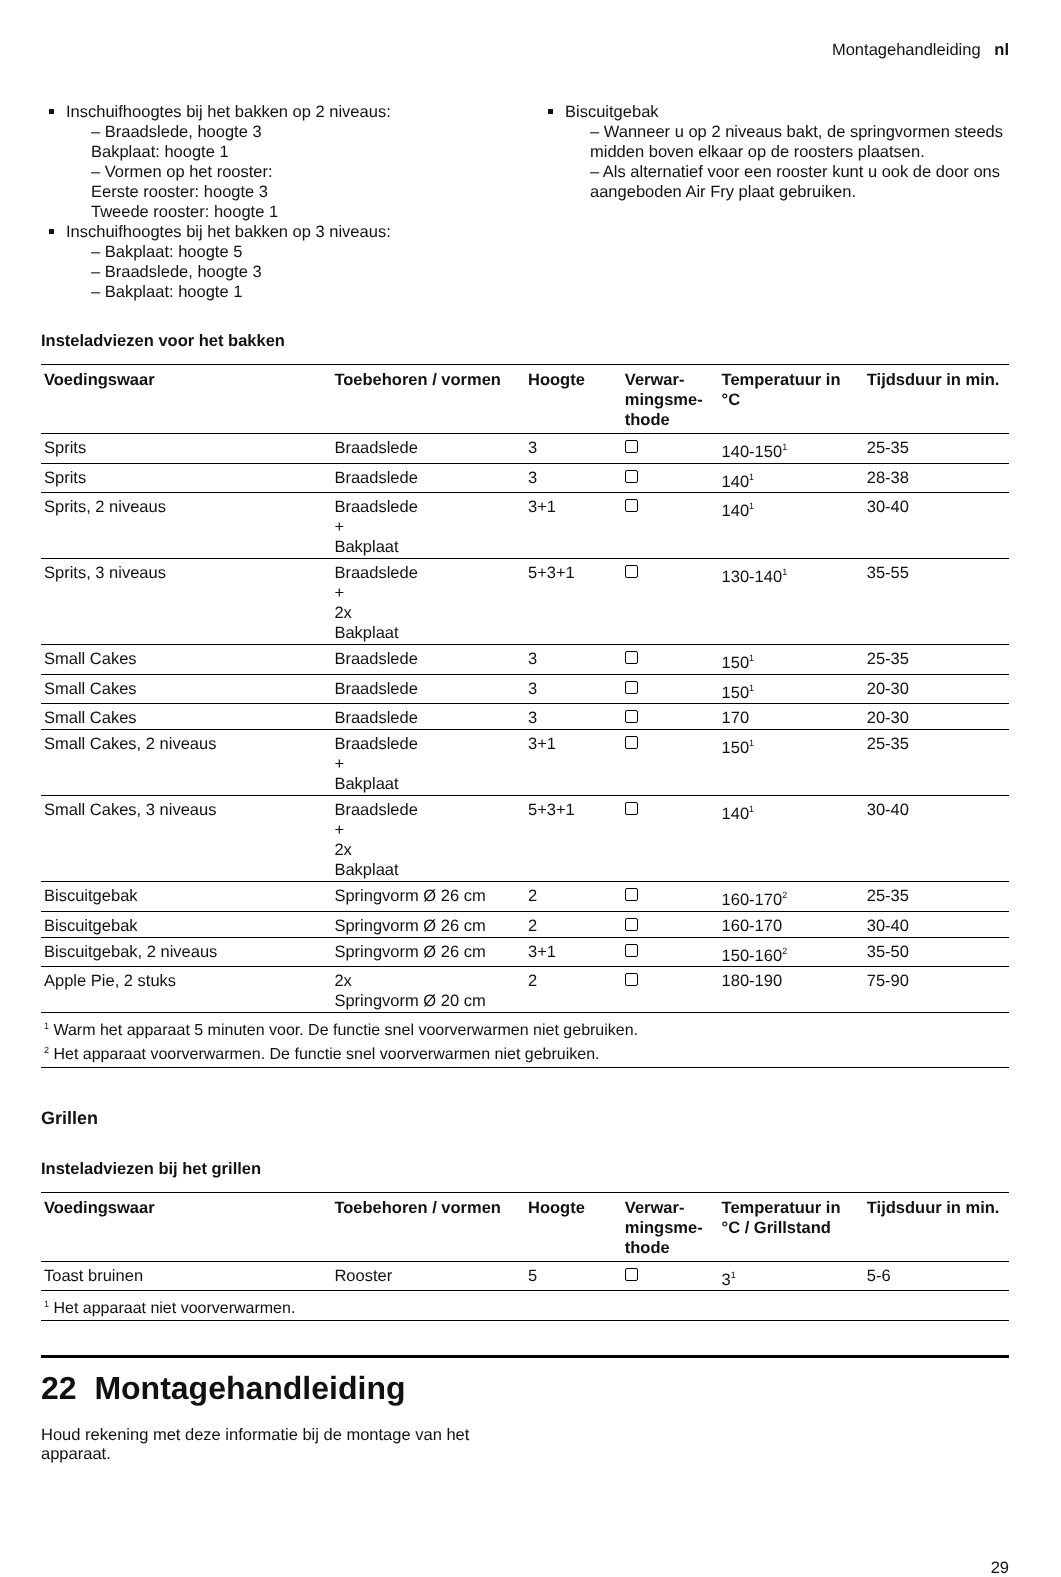Montagehandleiding nl
Inschuifhoogtes bij het bakken op 2 niveaus:
– Braadslede, hoogte 3
Bakplaat: hoogte 1
– Vormen op het rooster:
Eerste rooster: hoogte 3
Tweede rooster: hoogte 1
Inschuifhoogtes bij het bakken op 3 niveaus:
– Bakplaat: hoogte 5
– Braadslede, hoogte 3
– Bakplaat: hoogte 1
Biscuitgebak
– Wanneer u op 2 niveaus bakt, de springvormen steeds midden boven elkaar op de roosters plaatsen.
– Als alternatief voor een rooster kunt u ook de door ons aangeboden Air Fry plaat gebruiken.
Insteladviezen voor het bakken
| Voedingswaar | Toebehoren / vormen | Hoogte | Verwar- mingsme- thode | Temperatuur in °C | Tijdsduur in min. |
| --- | --- | --- | --- | --- | --- |
| Sprits | Braadslede | 3 | | 140-150<sup>1</sup> | 25-35 |
| Sprits | Braadslede | 3 | | 140<sup>1</sup> | 28-38 |
| Sprits, 2 niveaus | Braadslede + Bakplaat | 3+1 | | 140<sup>1</sup> | 30-40 |
| Sprits, 3 niveaus | Braadslede + 2x Bakplaat | 5+3+1 | | 130-140<sup>1</sup> | 35-55 |
| Small Cakes | Braadslede | 3 | | 150<sup>1</sup> | 25-35 |
| Small Cakes | Braadslede | 3 | | 150<sup>1</sup> | 20-30 |
| Small Cakes | Braadslede | 3 | | 170 | 20-30 |
| Small Cakes, 2 niveaus | Braadslede + Bakplaat | 3+1 | | 150<sup>1</sup> | 25-35 |
| Small Cakes, 3 niveaus | Braadslede + 2x Bakplaat | 5+3+1 | | 140<sup>1</sup> | 30-40 |
| Biscuitgebak | Springvorm Ø 26 cm | 2 | | 160-170<sup>2</sup> | 25-35 |
| Biscuitgebak | Springvorm Ø 26 cm | 2 | | 160-170 | 30-40 |
| Biscuitgebak, 2 niveaus | Springvorm Ø 26 cm | 3+1 | | 150-160<sup>2</sup> | 35-50 |
| Apple Pie, 2 stuks | 2x Springvorm Ø 20 cm | 2 | | 180-190 | 75-90 |
| <sup>1</sup> Warm het apparaat 5 minuten voor. De functie snel voorverwarmen niet gebruiken. <sup>2</sup> Het apparaat voorverwarmen. De functie snel voorverwarmen niet gebruiken. | | | | | |
Grillen
Insteladviezen bij het grillen
| Voedingswaar | Toebehoren / vormen | Hoogte | Verwar- mingsme- thode | Temperatuur in °C / Grillstand | Tijdsduur in min. |
| --- | --- | --- | --- | --- | --- |
| Toast bruinen | Rooster | 5 | | 3<sup>1</sup> | 5-6 |
| <sup>1</sup> Het apparaat niet voorverwarmen. | | | | | |
22 Montagehandleiding
Houd rekening met deze informatie bij de montage van het apparaat.
29